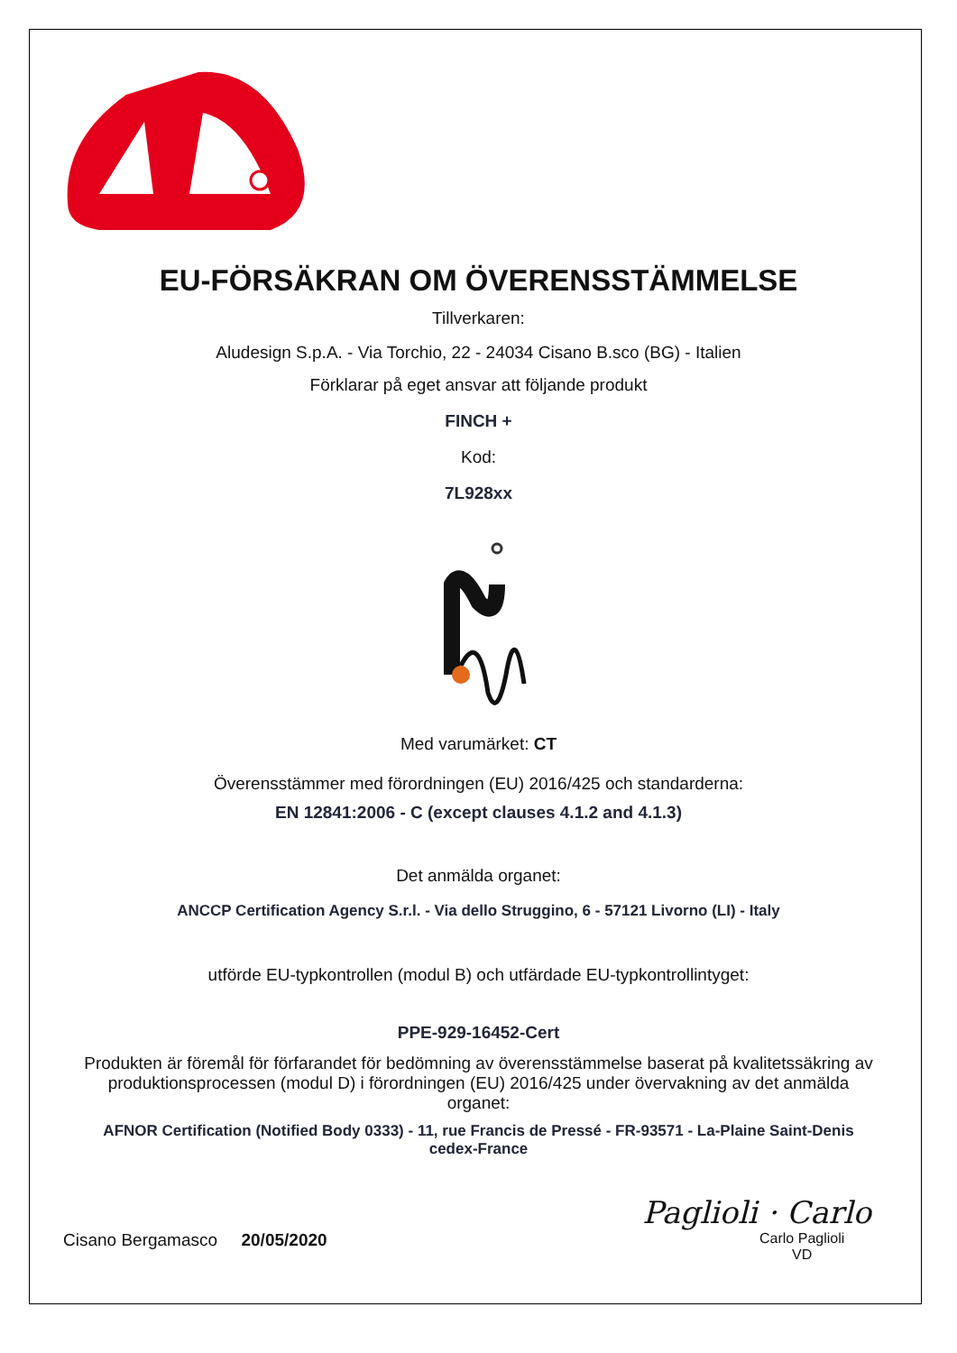EU-FÖRSÄKRAN OM ÖVERENSSTÄMMELSE
Tillverkaren:
Aludesign S.p.A. - Via Torchio, 22 - 24034 Cisano B.sco (BG) - Italien
Förklarar på eget ansvar att följande produkt
FINCH +
Kod:
7L928xx
Med varumärket: CT
Överensstämmer med förordningen (EU) 2016/425 och standarderna:
EN 12841:2006 - C (except clauses 4.1.2 and 4.1.3)
Det anmälda organet:
ANCCP Certification Agency S.r.l. - Via dello Struggino, 6 - 57121 Livorno (LI) - Italy
utförde EU-typkontrollen (modul B) och utfärdade EU-typkontrollintyget:
PPE-929-16452-Cert
Produkten är föremål för förfarandet för bedömning av överensstämmelse baserat på kvalitetssäkring av produktionsprocessen (modul D) i förordningen (EU) 2016/425 under övervakning av det anmälda organet:
AFNOR Certification (Notified Body 0333) - 11, rue Francis de Pressé - FR-93571 - La-Plaine Saint-Denis cedex-France
Cisano Bergamasco 20/05/2020
Paglioli · Carlo
Carlo Paglioli
VD